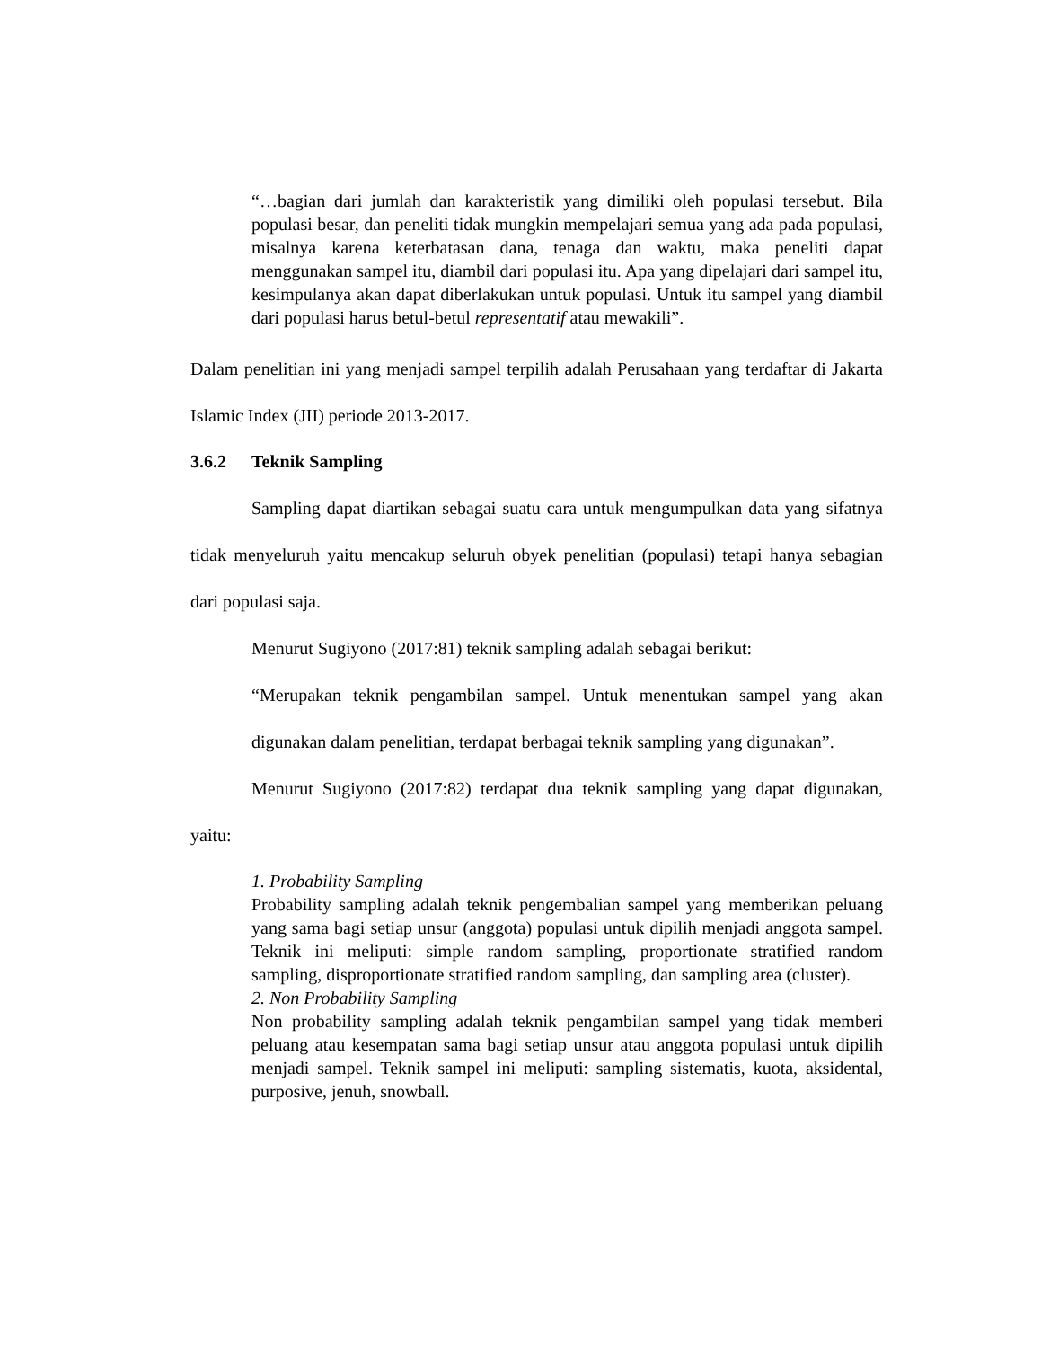“…bagian dari jumlah dan karakteristik yang dimiliki oleh populasi tersebut. Bila populasi besar, dan peneliti tidak mungkin mempelajari semua yang ada pada populasi, misalnya karena keterbatasan dana, tenaga dan waktu, maka peneliti dapat menggunakan sampel itu, diambil dari populasi itu. Apa yang dipelajari dari sampel itu, kesimpulanya akan dapat diberlakukan untuk populasi. Untuk itu sampel yang diambil dari populasi harus betul-betul representatif atau mewakili”.
Dalam penelitian ini yang menjadi sampel terpilih adalah Perusahaan yang terdaftar di Jakarta Islamic Index (JII) periode 2013-2017.
3.6.2 Teknik Sampling
Sampling dapat diartikan sebagai suatu cara untuk mengumpulkan data yang sifatnya tidak menyeluruh yaitu mencakup seluruh obyek penelitian (populasi) tetapi hanya sebagian dari populasi saja.
Menurut Sugiyono (2017:81) teknik sampling adalah sebagai berikut:
“Merupakan teknik pengambilan sampel. Untuk menentukan sampel yang akan digunakan dalam penelitian, terdapat berbagai teknik sampling yang digunakan”.
Menurut Sugiyono (2017:82) terdapat dua teknik sampling yang dapat digunakan, yaitu:
1. Probability Sampling
Probability sampling adalah teknik pengembalian sampel yang memberikan peluang yang sama bagi setiap unsur (anggota) populasi untuk dipilih menjadi anggota sampel. Teknik ini meliputi: simple random sampling, proportionate stratified random sampling, disproportionate stratified random sampling, dan sampling area (cluster).
2. Non Probability Sampling
Non probability sampling adalah teknik pengambilan sampel yang tidak memberi peluang atau kesempatan sama bagi setiap unsur atau anggota populasi untuk dipilih menjadi sampel. Teknik sampel ini meliputi: sampling sistematis, kuota, aksidental, purposive, jenuh, snowball.